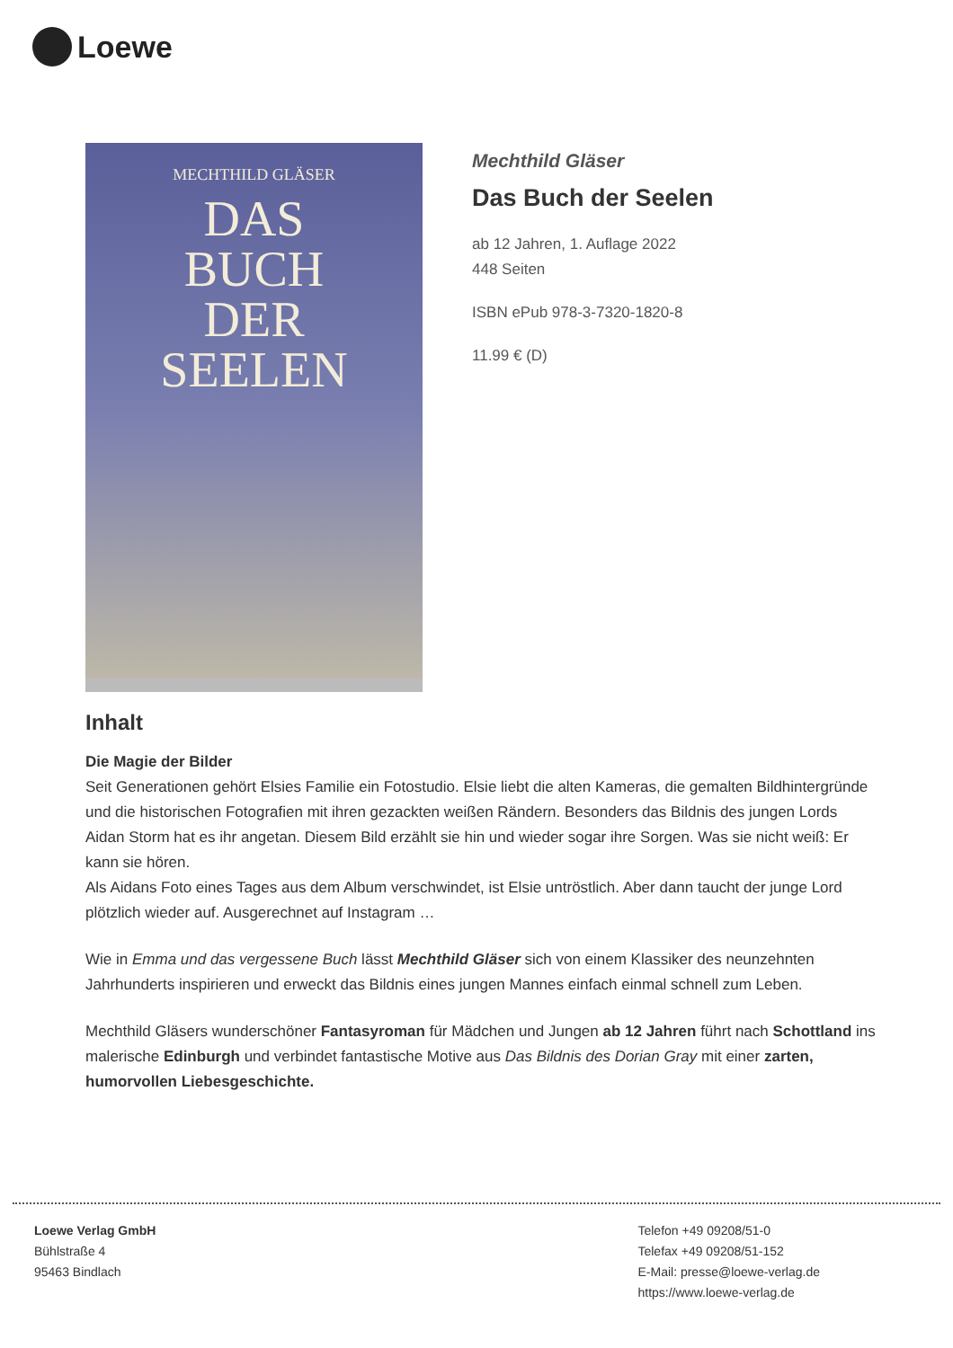Loewe
MECHTHILD GLÄSER
DAS
BUCH
DER
SEELEN
Mechthild Gläser
Das Buch der Seelen
ab 12 Jahren, 1. Auflage 2022
448 Seiten
ISBN ePub 978-3-7320-1820-8
11.99 € (D)
Inhalt
Die Magie der Bilder
Seit Generationen gehört Elsies Familie ein Fotostudio. Elsie liebt die alten Kameras, die gemalten Bildhintergründe und die historischen Fotografien mit ihren gezackten weißen Rändern. Besonders das Bildnis des jungen Lords Aidan Storm hat es ihr angetan. Diesem Bild erzählt sie hin und wieder sogar ihre Sorgen. Was sie nicht weiß: Er kann sie hören.
Als Aidans Foto eines Tages aus dem Album verschwindet, ist Elsie untröstlich. Aber dann taucht der junge Lord plötzlich wieder auf. Ausgerechnet auf Instagram …
Wie in Emma und das vergessene Buch lässt Mechthild Gläser sich von einem Klassiker des neunzehnten Jahrhunderts inspirieren und erweckt das Bildnis eines jungen Mannes einfach einmal schnell zum Leben.
Mechthild Gläsers wunderschöner Fantasyroman für Mädchen und Jungen ab 12 Jahren führt nach Schottland ins malerische Edinburgh und verbindet fantastische Motive aus Das Bildnis des Dorian Gray mit einer zarten, humorvollen Liebesgeschichte.
Loewe Verlag GmbH
Bühlstraße 4
95463 Bindlach
Telefon +49 09208/51-0
Telefax +49 09208/51-152
E-Mail: presse@loewe-verlag.de
https://www.loewe-verlag.de